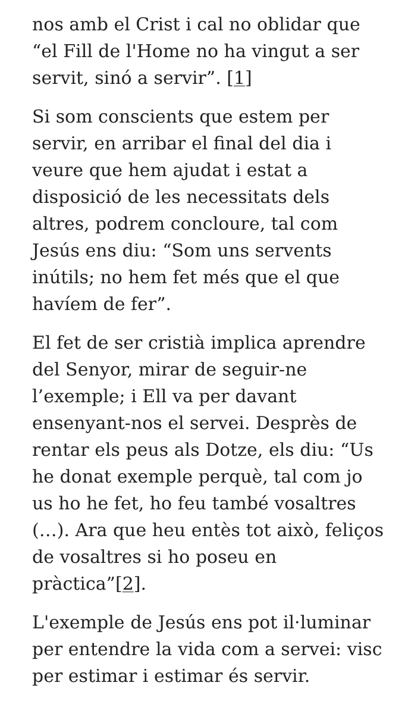nos amb el Crist i cal no oblidar que “el Fill de l'Home no ha vingut a ser servit, sinó a servir”. [1]
Si som conscients que estem per servir, en arribar el final del dia i veure que hem ajudat i estat a disposició de les necessitats dels altres, podrem concloure, tal com Jesús ens diu: “Som uns servents inútils; no hem fet més que el que havíem de fer”.
El fet de ser cristià implica aprendre del Senyor, mirar de seguir-ne l’exemple; i Ell va per davant ensenyant-nos el servei. Desprès de rentar els peus als Dotze, els diu: “Us he donat exemple perquè, tal com jo us ho he fet, ho feu també vosaltres (…). Ara que heu entès tot això, feliços de vosaltres si ho poseu en pràctica”[2].
L'exemple de Jesús ens pot il·luminar per entendre la vida com a servei: visc per estimar i estimar és servir.